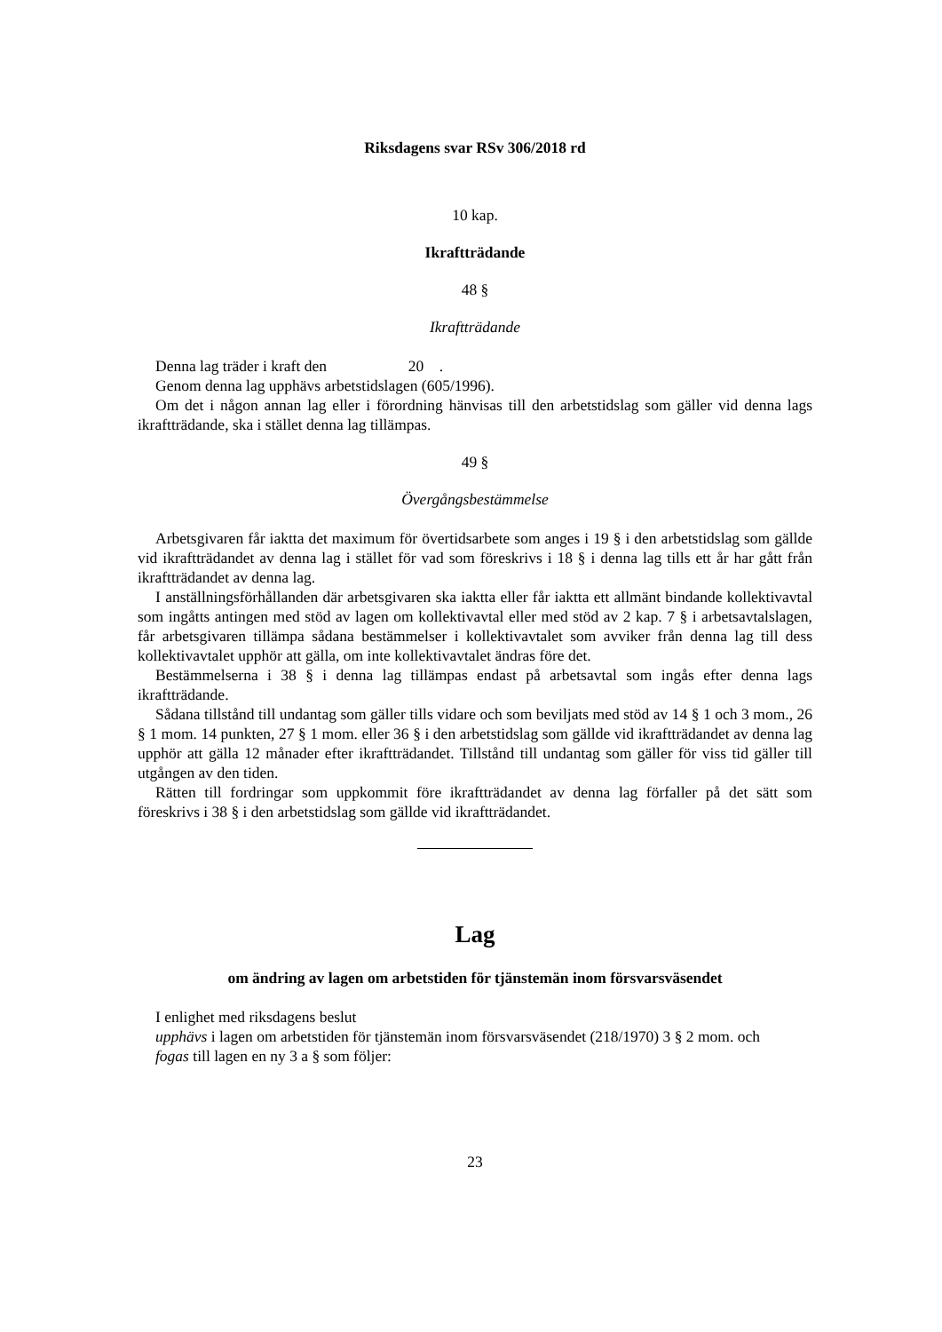Riksdagens svar RSv 306/2018 rd
10 kap.
Ikraftträdande
48 §
Ikraftträdande
Denna lag träder i kraft den 20 .
Genom denna lag upphävs arbetstidslagen (605/1996).
Om det i någon annan lag eller i förordning hänvisas till den arbetstidslag som gäller vid denna lags ikraftträdande, ska i stället denna lag tillämpas.
49 §
Övergångsbestämmelse
Arbetsgivaren får iaktta det maximum för övertidsarbete som anges i 19 § i den arbetstidslag som gällde vid ikraftträdandet av denna lag i stället för vad som föreskrivs i 18 § i denna lag tills ett år har gått från ikraftträdandet av denna lag.
I anställningsförhållanden där arbetsgivaren ska iaktta eller får iaktta ett allmänt bindande kollektivavtal som ingåtts antingen med stöd av lagen om kollektivavtal eller med stöd av 2 kap. 7 § i arbetsavtalslagen, får arbetsgivaren tillämpa sådana bestämmelser i kollektivavtalet som avviker från denna lag till dess kollektivavtalet upphör att gälla, om inte kollektivavtalet ändras före det.
Bestämmelserna i 38 § i denna lag tillämpas endast på arbetsavtal som ingås efter denna lags ikraftträdande.
Sådana tillstånd till undantag som gäller tills vidare och som beviljats med stöd av 14 § 1 och 3 mom., 26 § 1 mom. 14 punkten, 27 § 1 mom. eller 36 § i den arbetstidslag som gällde vid ikraftträdandet av denna lag upphör att gälla 12 månader efter ikraftträdandet. Tillstånd till undantag som gäller för viss tid gäller till utgången av den tiden.
Rätten till fordringar som uppkommit före ikraftträdandet av denna lag förfaller på det sätt som föreskrivs i 38 § i den arbetstidslag som gällde vid ikraftträdandet.
Lag
om ändring av lagen om arbetstiden för tjänstemän inom försvarsväsendet
I enlighet med riksdagens beslut
upphävs i lagen om arbetstiden för tjänstemän inom försvarsväsendet (218/1970) 3 § 2 mom. och
fogas till lagen en ny 3 a § som följer:
23